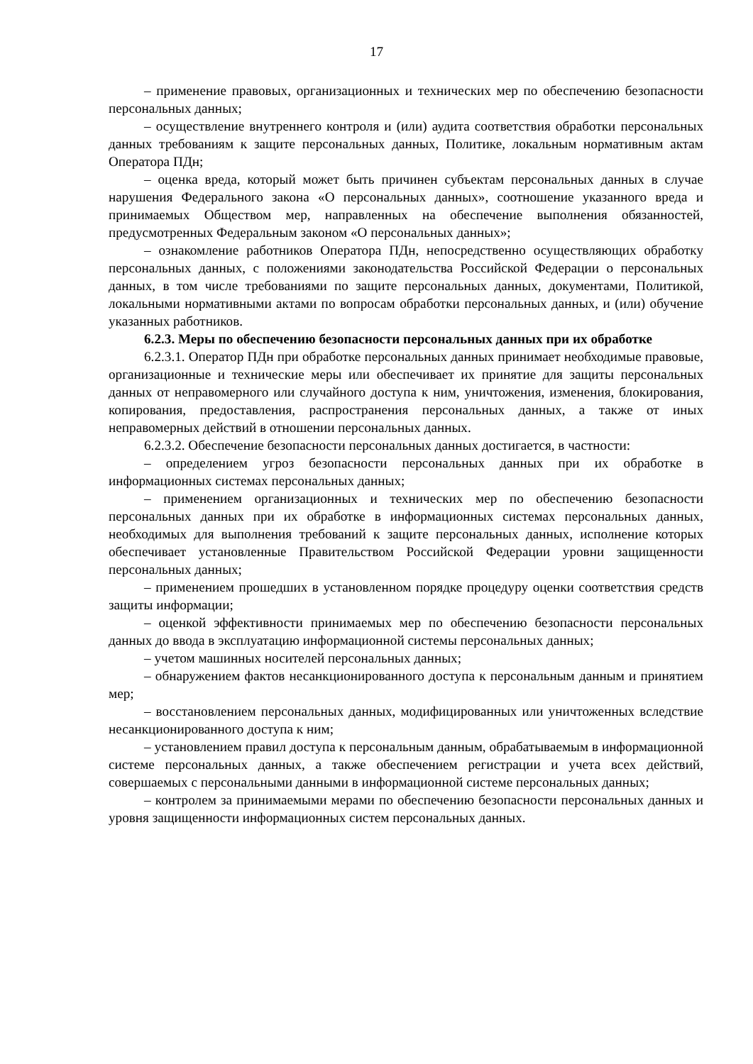17
– применение правовых, организационных и технических мер по обеспечению безопасности персональных данных;
– осуществление внутреннего контроля и (или) аудита соответствия обработки персональных данных требованиям к защите персональных данных, Политике, локальным нормативным актам Оператора ПДн;
– оценка вреда, который может быть причинен субъектам персональных данных в случае нарушения Федерального закона «О персональных данных», соотношение указанного вреда и принимаемых Обществом мер, направленных на обеспечение выполнения обязанностей, предусмотренных Федеральным законом «О персональных данных»;
– ознакомление работников Оператора ПДн, непосредственно осуществляющих обработку персональных данных, с положениями законодательства Российской Федерации о персональных данных, в том числе требованиями по защите персональных данных, документами, Политикой, локальными нормативными актами по вопросам обработки персональных данных, и (или) обучение указанных работников.
6.2.3. Меры по обеспечению безопасности персональных данных при их обработке
6.2.3.1. Оператор ПДн при обработке персональных данных принимает необходимые правовые, организационные и технические меры или обеспечивает их принятие для защиты персональных данных от неправомерного или случайного доступа к ним, уничтожения, изменения, блокирования, копирования, предоставления, распространения персональных данных, а также от иных неправомерных действий в отношении персональных данных.
6.2.3.2. Обеспечение безопасности персональных данных достигается, в частности:
– определением угроз безопасности персональных данных при их обработке в информационных системах персональных данных;
– применением организационных и технических мер по обеспечению безопасности персональных данных при их обработке в информационных системах персональных данных, необходимых для выполнения требований к защите персональных данных, исполнение которых обеспечивает установленные Правительством Российской Федерации уровни защищенности персональных данных;
– применением прошедших в установленном порядке процедуру оценки соответствия средств защиты информации;
– оценкой эффективности принимаемых мер по обеспечению безопасности персональных данных до ввода в эксплуатацию информационной системы персональных данных;
– учетом машинных носителей персональных данных;
– обнаружением фактов несанкционированного доступа к персональным данным и принятием мер;
– восстановлением персональных данных, модифицированных или уничтоженных вследствие несанкционированного доступа к ним;
– установлением правил доступа к персональным данным, обрабатываемым в информационной системе персональных данных, а также обеспечением регистрации и учета всех действий, совершаемых с персональными данными в информационной системе персональных данных;
– контролем за принимаемыми мерами по обеспечению безопасности персональных данных и уровня защищенности информационных систем персональных данных.